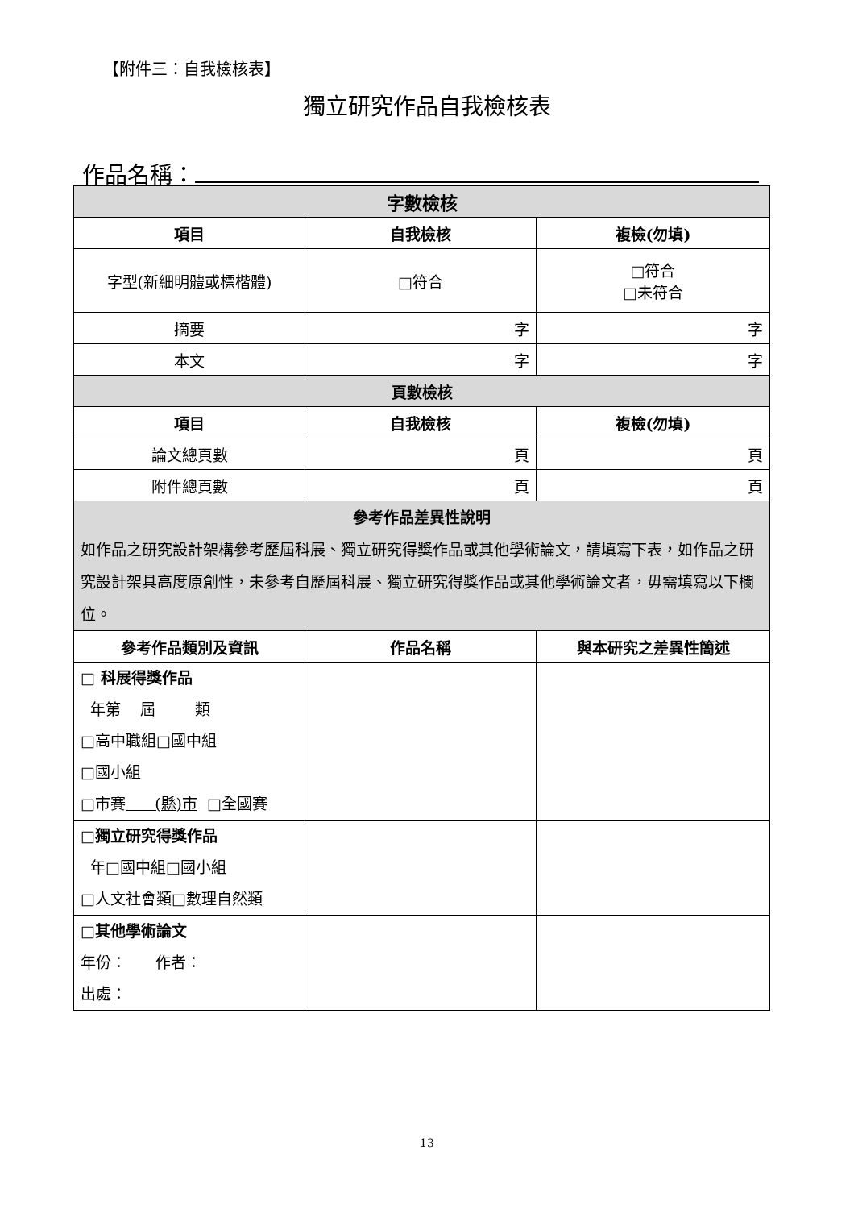【附件三：自我檢核表】
獨立研究作品自我檢核表
作品名稱：
| 字數檢核 | | |
| --- | --- | --- |
| 項目 | 自我檢核 | 複檢(勿填) |
| 字型(新細明體或標楷體) | □符合 | □符合 □未符合 |
| 摘要 | 字 | 字 |
| 本文 | 字 | 字 |
| 頁數檢核 | | |
| 項目 | 自我檢核 | 複檢(勿填) |
| 論文總頁數 | 頁 | 頁 |
| 附件總頁數 | 頁 | 頁 |
| 參考作品差異性說明 如作品之研究設計架構參考歷屆科展、獨立研究得獎作品或其他學術論文，請填寫下表，如作品之研究設計架具高度原創性，未參考自歷屆科展、獨立研究得獎作品或其他學術論文者，毋需填寫以下欄位。 | | |
| 參考作品類別及資訊 | 作品名稱 | 與本研究之差異性簡述 |
| □ 科展得獎作品 年第 屆 類 □高中職組□國中組 □國小組 □市賽 (縣)市 □全國賽 | | |
| □獨立研究得獎作品 年□國中組□國小組 □人文社會類□數理自然類 | | |
| □其他學術論文 年份： 作者： 出處： | | |
13